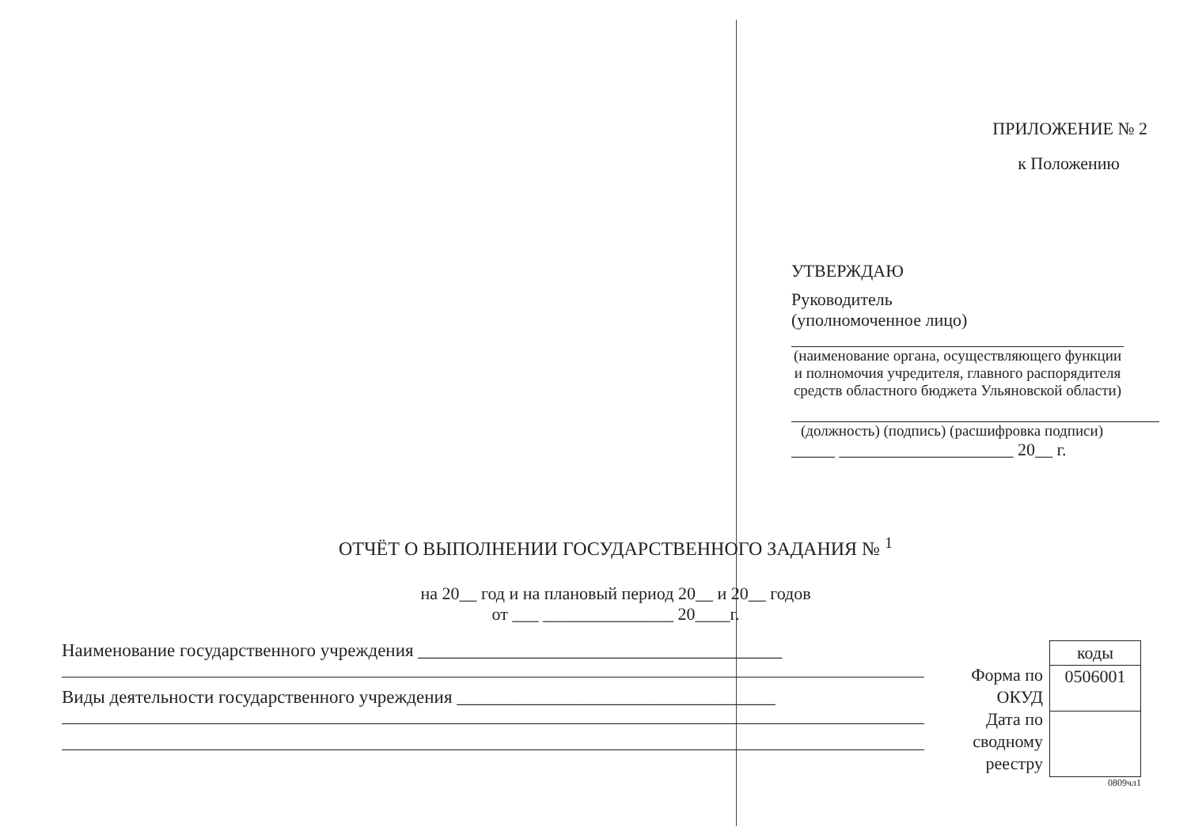ПРИЛОЖЕНИЕ № 2
к Положению
УТВЕРЖДАЮ
Руководитель
(уполномоченное лицо)
(наименование органа, осуществляющего функции и полномочия учредителя, главного распоряд­ителя средств областного бюджета Ульяновской области)
(должность) (подпись) (расшифровка подписи)
_____ ____________________ 20__ г.
ОТЧЁТ О ВЫПОЛНЕНИИ ГОСУДАРСТВЕННОГО ЗАДАНИЯ № <sup>1</sup>
на 20__ год и на плановый период 20__ и 20__ годов
от ___ _______________ 20____г.
Наименование государственного учреждения ________________________________________
Виды деятельности государственного учреждения ___________________________________
Форма по ОКУД
Дата по сводному реестру
| коды |
| 0506001 |
0809чл1